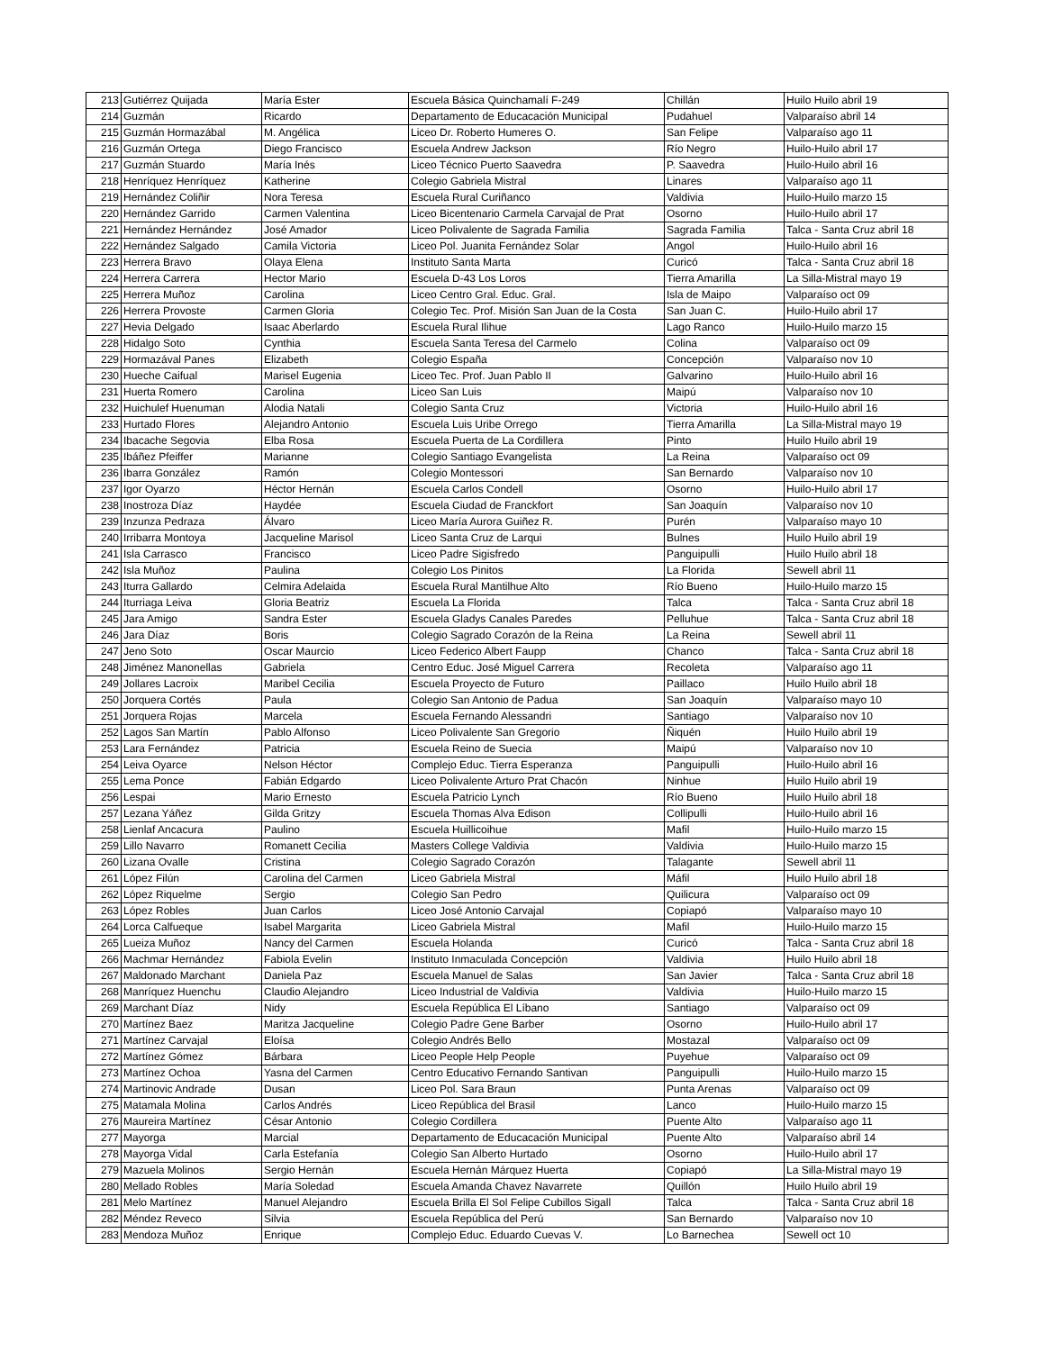| 213 | Gutiérrez Quijada | María Ester | Escuela Básica Quinchamalí F-249 | Chillán | Huilo Huilo abril 19 |
| 214 | Guzmán | Ricardo | Departamento de Educacación Municipal | Pudahuel | Valparaíso abril 14 |
| 215 | Guzmán Hormazábal | M. Angélica | Liceo Dr. Roberto Humeres O. | San Felipe | Valparaíso ago 11 |
| 216 | Guzmán Ortega | Diego Francisco | Escuela Andrew Jackson | Río Negro | Huilo-Huilo abril 17 |
| 217 | Guzmán Stuardo | María Inés | Liceo Técnico Puerto Saavedra | P. Saavedra | Huilo-Huilo abril 16 |
| 218 | Henríquez Henríquez | Katherine | Colegio Gabriela Mistral | Linares | Valparaíso ago 11 |
| 219 | Hernández Coliñir | Nora Teresa | Escuela Rural Curiñanco | Valdivia | Huilo-Huilo marzo 15 |
| 220 | Hernández Garrido | Carmen Valentina | Liceo Bicentenario Carmela Carvajal de Prat | Osorno | Huilo-Huilo abril 17 |
| 221 | Hernández Hernández | José Amador | Liceo Polivalente de Sagrada Familia | Sagrada Familia | Talca - Santa Cruz abril 18 |
| 222 | Hernández Salgado | Camila Victoria | Liceo Pol. Juanita Fernández Solar | Angol | Huilo-Huilo abril 16 |
| 223 | Herrera Bravo | Olaya Elena | Instituto Santa Marta | Curicó | Talca - Santa Cruz abril 18 |
| 224 | Herrera Carrera | Hector Mario | Escuela D-43 Los Loros | Tierra Amarilla | La Silla-Mistral mayo 19 |
| 225 | Herrera Muñoz | Carolina | Liceo Centro Gral. Educ. Gral. | Isla de Maipo | Valparaíso oct 09 |
| 226 | Herrera Provoste | Carmen Gloria | Colegio Tec. Prof. Misión San Juan de la Costa | San Juan C. | Huilo-Huilo abril 17 |
| 227 | Hevia Delgado | Isaac Aberlardo | Escuela Rural Ilihue | Lago Ranco | Huilo-Huilo marzo 15 |
| 228 | Hidalgo Soto | Cynthia | Escuela Santa Teresa del Carmelo | Colina | Valparaíso oct 09 |
| 229 | Hormazával Panes | Elizabeth | Colegio España | Concepción | Valparaíso nov 10 |
| 230 | Hueche Caifual | Marisel Eugenia | Liceo Tec. Prof. Juan Pablo II | Galvarino | Huilo-Huilo abril 16 |
| 231 | Huerta Romero | Carolina | Liceo San Luis | Maipú | Valparaíso nov 10 |
| 232 | Huichulef Huenuman | Alodia Natali | Colegio Santa Cruz | Victoria | Huilo-Huilo abril 16 |
| 233 | Hurtado Flores | Alejandro Antonio | Escuela Luis Uribe Orrego | Tierra Amarilla | La Silla-Mistral mayo 19 |
| 234 | Ibacache Segovia | Elba Rosa | Escuela Puerta de La Cordillera | Pinto | Huilo Huilo abril 19 |
| 235 | Ibáñez Pfeiffer | Marianne | Colegio Santiago Evangelista | La Reina | Valparaíso oct 09 |
| 236 | Ibarra González | Ramón | Colegio Montessori | San Bernardo | Valparaíso nov 10 |
| 237 | Igor Oyarzo | Héctor Hernán | Escuela Carlos Condell | Osorno | Huilo-Huilo abril 17 |
| 238 | Inostroza Díaz | Haydée | Escuela Ciudad de Franckfort | San Joaquín | Valparaíso nov 10 |
| 239 | Inzunza Pedraza | Álvaro | Liceo María Aurora Guiñez R. | Purén | Valparaíso mayo 10 |
| 240 | Irribarra Montoya | Jacqueline Marisol | Liceo Santa Cruz de Larqui | Bulnes | Huilo Huilo abril 19 |
| 241 | Isla Carrasco | Francisco | Liceo Padre Sigisfredo | Panguipulli | Huilo Huilo abril 18 |
| 242 | Isla Muñoz | Paulina | Colegio Los Pinitos | La Florida | Sewell abril 11 |
| 243 | Iturra Gallardo | Celmira Adelaida | Escuela Rural Mantilhue Alto | Río Bueno | Huilo-Huilo marzo 15 |
| 244 | Iturriaga Leiva | Gloria Beatriz | Escuela La Florida | Talca | Talca - Santa Cruz abril 18 |
| 245 | Jara Amigo | Sandra Ester | Escuela Gladys Canales Paredes | Pelluhue | Talca - Santa Cruz abril 18 |
| 246 | Jara Díaz | Boris | Colegio Sagrado Corazón de la Reina | La Reina | Sewell abril 11 |
| 247 | Jeno Soto | Oscar Maurcio | Liceo Federico Albert Faupp | Chanco | Talca - Santa Cruz abril 18 |
| 248 | Jiménez Manonellas | Gabriela | Centro Educ. José Miguel Carrera | Recoleta | Valparaíso ago 11 |
| 249 | Jollares Lacroix | Maribel Cecilia | Escuela Proyecto de Futuro | Paillaco | Huilo Huilo abril 18 |
| 250 | Jorquera Cortés | Paula | Colegio San Antonio de Padua | San Joaquín | Valparaíso mayo 10 |
| 251 | Jorquera Rojas | Marcela | Escuela Fernando Alessandri | Santiago | Valparaíso nov 10 |
| 252 | Lagos San Martín | Pablo Alfonso | Liceo Polivalente San Gregorio | Ñiquén | Huilo Huilo abril 19 |
| 253 | Lara Fernández | Patricia | Escuela Reino de Suecia | Maipú | Valparaíso nov 10 |
| 254 | Leiva Oyarce | Nelson Héctor | Complejo Educ. Tierra Esperanza | Panguipulli | Huilo-Huilo abril 16 |
| 255 | Lema Ponce | Fabián Edgardo | Liceo Polivalente Arturo Prat Chacón | Ninhue | Huilo Huilo abril 19 |
| 256 | Lespai | Mario Ernesto | Escuela Patricio Lynch | Río Bueno | Huilo Huilo abril 18 |
| 257 | Lezana Yáñez | Gilda Gritzy | Escuela Thomas Alva Edison | Collipulli | Huilo-Huilo abril 16 |
| 258 | Lienlaf Ancacura | Paulino | Escuela Huillicoihue | Mafil | Huilo-Huilo marzo 15 |
| 259 | Lillo Navarro | Romanett Cecilia | Masters College Valdivia | Valdivia | Huilo-Huilo marzo 15 |
| 260 | Lizana Ovalle | Cristina | Colegio Sagrado Corazón | Talagante | Sewell abril 11 |
| 261 | López Filún | Carolina del Carmen | Liceo Gabriela Mistral | Máfil | Huilo Huilo abril 18 |
| 262 | López Riquelme | Sergio | Colegio San Pedro | Quilicura | Valparaíso oct 09 |
| 263 | López Robles | Juan Carlos | Liceo José Antonio Carvajal | Copiapó | Valparaíso mayo 10 |
| 264 | Lorca Calfueque | Isabel Margarita | Liceo Gabriela Mistral | Mafil | Huilo-Huilo marzo 15 |
| 265 | Lueiza Muñoz | Nancy del Carmen | Escuela Holanda | Curicó | Talca - Santa Cruz abril 18 |
| 266 | Machmar Hernández | Fabiola Evelin | Instituto Inmaculada Concepción | Valdivia | Huilo Huilo abril 18 |
| 267 | Maldonado Marchant | Daniela Paz | Escuela Manuel de Salas | San Javier | Talca - Santa Cruz abril 18 |
| 268 | Manríquez Huenchu | Claudio Alejandro | Liceo Industrial de Valdivia | Valdivia | Huilo-Huilo marzo 15 |
| 269 | Marchant Díaz | Nidy | Escuela República El Líbano | Santiago | Valparaíso oct 09 |
| 270 | Martínez Baez | Maritza Jacqueline | Colegio Padre Gene Barber | Osorno | Huilo-Huilo abril 17 |
| 271 | Martínez Carvajal | Eloísa | Colegio Andrés Bello | Mostazal | Valparaíso oct 09 |
| 272 | Martínez Gómez | Bárbara | Liceo People Help People | Puyehue | Valparaíso oct 09 |
| 273 | Martínez Ochoa | Yasna del Carmen | Centro Educativo Fernando Santivan | Panguipulli | Huilo-Huilo marzo 15 |
| 274 | Martinovic Andrade | Dusan | Liceo Pol. Sara Braun | Punta Arenas | Valparaíso oct 09 |
| 275 | Matamala Molina | Carlos Andrés | Liceo República del Brasil | Lanco | Huilo-Huilo marzo 15 |
| 276 | Maureira Martínez | César Antonio | Colegio Cordillera | Puente Alto | Valparaíso ago 11 |
| 277 | Mayorga | Marcial | Departamento de Educacación Municipal | Puente Alto | Valparaíso abril 14 |
| 278 | Mayorga Vidal | Carla Estefanía | Colegio San Alberto Hurtado | Osorno | Huilo-Huilo abril 17 |
| 279 | Mazuela Molinos | Sergio Hernán | Escuela Hernán Márquez Huerta | Copiapó | La Silla-Mistral mayo 19 |
| 280 | Mellado Robles | María Soledad | Escuela Amanda Chavez Navarrete | Quillón | Huilo Huilo abril 19 |
| 281 | Melo Martínez | Manuel Alejandro | Escuela Brilla El Sol Felipe Cubillos Sigall | Talca | Talca - Santa Cruz abril 18 |
| 282 | Méndez Reveco | Silvia | Escuela República del Perú | San Bernardo | Valparaíso nov 10 |
| 283 | Mendoza Muñoz | Enrique | Complejo Educ. Eduardo Cuevas V. | Lo Barnechea | Sewell oct 10 |